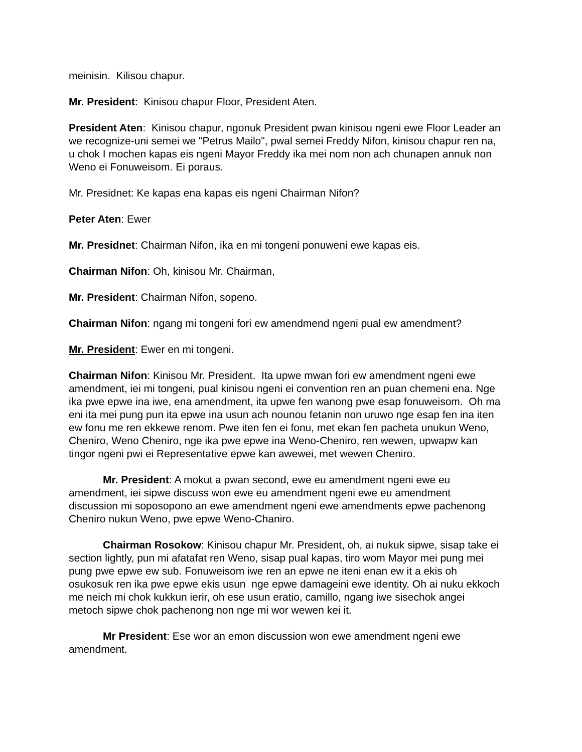meinisin. Kilisou chapur.
Mr. President: Kinisou chapur Floor, President Aten.
President Aten: Kinisou chapur, ngonuk President pwan kinisou ngeni ewe Floor Leader an we recognize-uni semei we "Petrus Mailo", pwal semei Freddy Nifon, kinisou chapur ren na, u chok I mochen kapas eis ngeni Mayor Freddy ika mei nom non ach chunapen annuk non Weno ei Fonuweisom. Ei poraus.
Mr. Presidnet: Ke kapas ena kapas eis ngeni Chairman Nifon?
Peter Aten: Ewer
Mr. Presidnet: Chairman Nifon, ika en mi tongeni ponuweni ewe kapas eis.
Chairman Nifon: Oh, kinisou Mr. Chairman,
Mr. President: Chairman Nifon, sopeno.
Chairman Nifon: ngang mi tongeni fori ew amendmend ngeni pual ew amendment?
Mr. President: Ewer en mi tongeni.
Chairman Nifon: Kinisou Mr. President. Ita upwe mwan fori ew amendment ngeni ewe amendment, iei mi tongeni, pual kinisou ngeni ei convention ren an puan chemeni ena. Nge ika pwe epwe ina iwe, ena amendment, ita upwe fen wanong pwe esap fonuweisom. Oh ma eni ita mei pung pun ita epwe ina usun ach nounou fetanin non uruwo nge esap fen ina iten ew fonu me ren ekkewe renom. Pwe iten fen ei fonu, met ekan fen pacheta unukun Weno, Cheniro, Weno Cheniro, nge ika pwe epwe ina Weno-Cheniro, ren wewen, upwapw kan tingor ngeni pwi ei Representative epwe kan awewei, met wewen Cheniro.
Mr. President: A mokut a pwan second, ewe eu amendment ngeni ewe eu amendment, iei sipwe discuss won ewe eu amendment ngeni ewe eu amendment discussion mi soposopono an ewe amendment ngeni ewe amendments epwe pachenong Cheniro nukun Weno, pwe epwe Weno-Chaniro.
Chairman Rosokow: Kinisou chapur Mr. President, oh, ai nukuk sipwe, sisap take ei section lightly, pun mi afatafat ren Weno, sisap pual kapas, tiro wom Mayor mei pung mei pung pwe epwe ew sub. Fonuweisom iwe ren an epwe ne iteni enan ew it a ekis oh osukosuk ren ika pwe epwe ekis usun nge epwe damageini ewe identity. Oh ai nuku ekkoch me neich mi chok kukkun ierir, oh ese usun eratio, camillo, ngang iwe sisechok angei metoch sipwe chok pachenong non nge mi wor wewen kei it.
Mr President: Ese wor an emon discussion won ewe amendment ngeni ewe amendment.